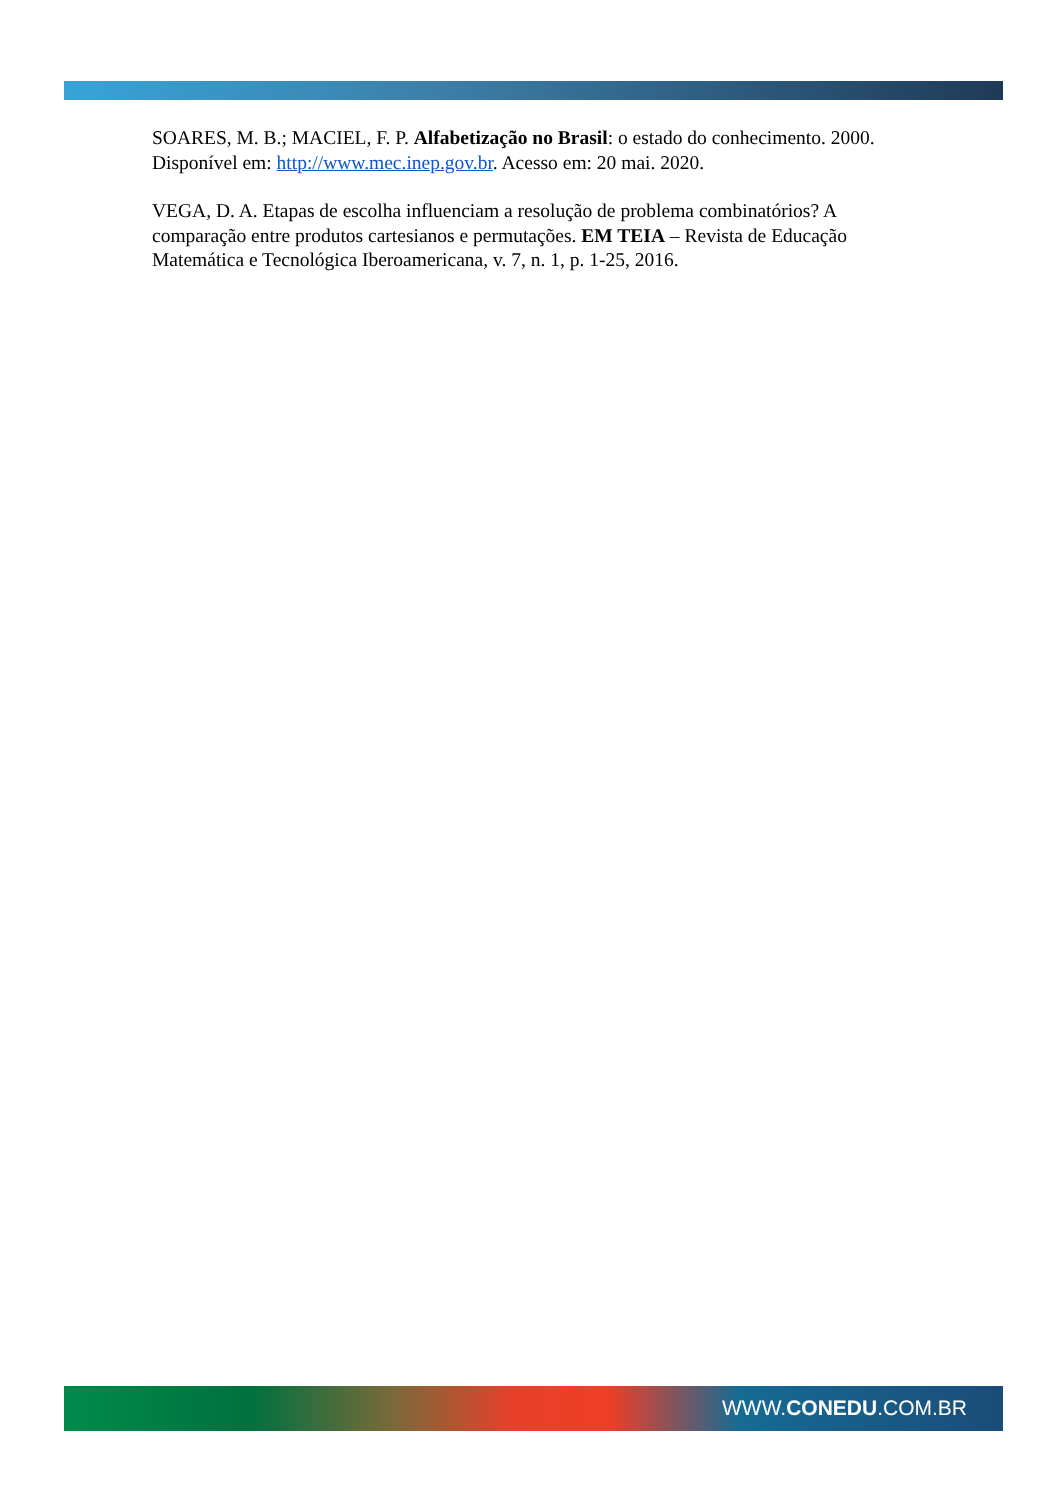SOARES, M. B.; MACIEL, F. P. Alfabetização no Brasil: o estado do conhecimento. 2000. Disponível em: http://www.mec.inep.gov.br. Acesso em: 20 mai. 2020.
VEGA, D. A. Etapas de escolha influenciam a resolução de problema combinatórios? A comparação entre produtos cartesianos e permutações. EM TEIA – Revista de Educação Matemática e Tecnológica Iberoamericana, v. 7, n. 1, p. 1-25, 2016.
WWW.CONEDU.COM.BR